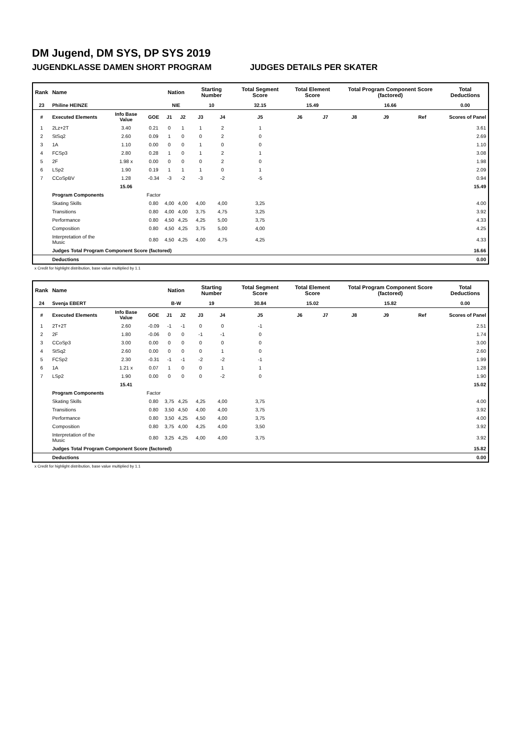DM Jugend, DM SYS, DP SYS 2019
JUGENDKLASSE DAMEN SHORT PROGRAM JUDGES DETAILS PER SKATER
| Rank | Name | | | Nation | | Starting Number | | Total Segment Score | Total Element Score | | Total Program Component Score (factored) | | | Total Deductions |
| --- | --- | --- | --- | --- | --- | --- | --- | --- | --- | --- | --- | --- | --- | --- |
| 23 | Philine HEINZE | | | NIE | | 10 | | 32.15 | 15.49 | | 16.66 | | | 0.00 |
| # | Executed Elements | Info Base Value | GOE | J1 | J2 | J3 | J4 | J5 | J6 | J7 | J8 | J9 | Ref | Scores of Panel |
| 1 | 2Lz+2T | 3.40 | 0.21 | 0 | 1 | 1 | 2 | 1 | | | | | | 3.61 |
| 2 | StSq2 | 2.60 | 0.09 | 1 | 0 | 0 | 2 | 0 | | | | | | 2.69 |
| 3 | 1A | 1.10 | 0.00 | 0 | 0 | 1 | 0 | 0 | | | | | | 1.10 |
| 4 | FCSp3 | 2.80 | 0.28 | 1 | 0 | 1 | 2 | 1 | | | | | | 3.08 |
| 5 | 2F | 1.98 x | 0.00 | 0 | 0 | 0 | 2 | 0 | | | | | | 1.98 |
| 6 | LSp2 | 1.90 | 0.19 | 1 | 1 | 1 | 0 | 1 | | | | | | 2.09 |
| 7 | CCoSpBV | 1.28 | -0.34 | -3 | -2 | -3 | -2 | -5 | | | | | | 0.94 |
| | | 15.06 | | | | | | | | | | | | 15.49 |
| | Program Components | | Factor | | | | | | | | | | | |
| | Skating Skills | | 0.80 | 4,00 | 4,00 | 4,00 | 4,00 | 3,25 | | | | | | 4.00 |
| | Transitions | | 0.80 | 4,00 | 4,00 | 3,75 | 4,75 | 3,25 | | | | | | 3.92 |
| | Performance | | 0.80 | 4,50 | 4,25 | 4,25 | 5,00 | 3,75 | | | | | | 4.33 |
| | Composition | | 0.80 | 4,50 | 4,25 | 3,75 | 5,00 | 4,00 | | | | | | 4.25 |
| | Interpretation of the Music | | 0.80 | 4,50 | 4,25 | 4,00 | 4,75 | 4,25 | | | | | | 4.33 |
| | Judges Total Program Component Score (factored) | | | | | | | | | | | | | 16.66 |
| | Deductions | | | | | | | | | | | | | 0.00 |
x Credit for highlight distribution, base value multiplied by 1.1
| Rank | Name | | | Nation | | Starting Number | | Total Segment Score | Total Element Score | | Total Program Component Score (factored) | | | Total Deductions |
| --- | --- | --- | --- | --- | --- | --- | --- | --- | --- | --- | --- | --- | --- | --- |
| 24 | Svenja EBERT | | | B-W | | 19 | | 30.84 | 15.02 | | 15.82 | | | 0.00 |
| # | Executed Elements | Info Base Value | GOE | J1 | J2 | J3 | J4 | J5 | J6 | J7 | J8 | J9 | Ref | Scores of Panel |
| 1 | 2T+2T | 2.60 | -0.09 | -1 | -1 | 0 | 0 | -1 | | | | | | 2.51 |
| 2 | 2F | 1.80 | -0.06 | 0 | 0 | -1 | -1 | 0 | | | | | | 1.74 |
| 3 | CCoSp3 | 3.00 | 0.00 | 0 | 0 | 0 | 0 | 0 | | | | | | 3.00 |
| 4 | StSq2 | 2.60 | 0.00 | 0 | 0 | 0 | 1 | 0 | | | | | | 2.60 |
| 5 | FCSp2 | 2.30 | -0.31 | -1 | -1 | -2 | -2 | -1 | | | | | | 1.99 |
| 6 | 1A | 1.21 x | 0.07 | 1 | 0 | 0 | 1 | 1 | | | | | | 1.28 |
| 7 | LSp2 | 1.90 | 0.00 | 0 | 0 | 0 | -2 | 0 | | | | | | 1.90 |
| | | 15.41 | | | | | | | | | | | | 15.02 |
| | Program Components | | Factor | | | | | | | | | | | |
| | Skating Skills | | 0.80 | 3,75 | 4,25 | 4,25 | 4,00 | 3,75 | | | | | | 4.00 |
| | Transitions | | 0.80 | 3,50 | 4,50 | 4,00 | 4,00 | 3,75 | | | | | | 3.92 |
| | Performance | | 0.80 | 3,50 | 4,25 | 4,50 | 4,00 | 3,75 | | | | | | 4.00 |
| | Composition | | 0.80 | 3,75 | 4,00 | 4,25 | 4,00 | 3,50 | | | | | | 3.92 |
| | Interpretation of the Music | | 0.80 | 3,25 | 4,25 | 4,00 | 4,00 | 3,75 | | | | | | 3.92 |
| | Judges Total Program Component Score (factored) | | | | | | | | | | | | | 15.82 |
| | Deductions | | | | | | | | | | | | | 0.00 |
x Credit for highlight distribution, base value multiplied by 1.1